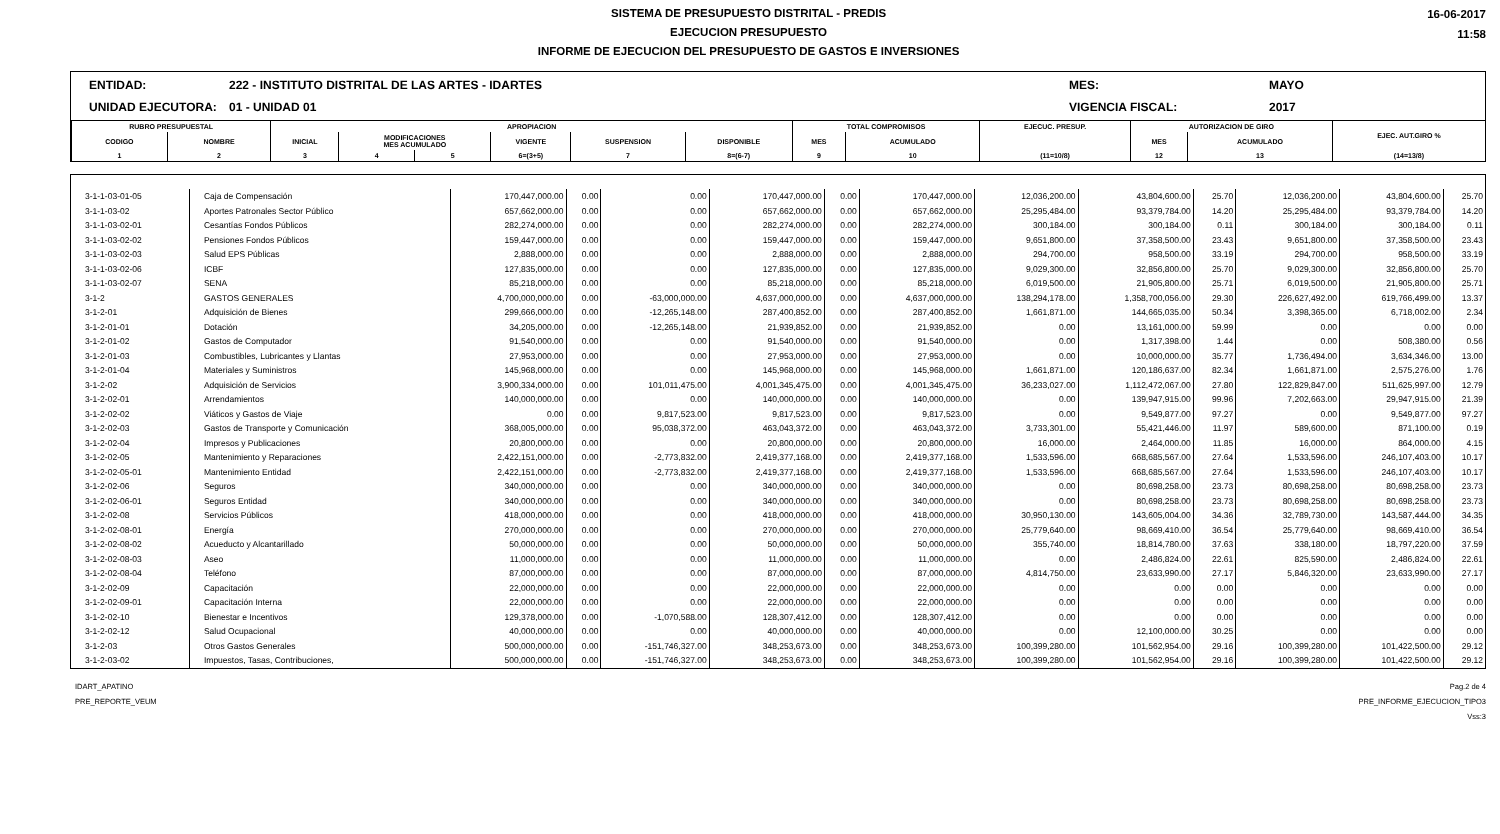SISTEMA DE PRESUPUESTO DISTRITAL - PREDIS
EJECUCION PRESUPUESTO
INFORME DE EJECUCION DEL PRESUPUESTO DE GASTOS E INVERSIONES
16-06-2017
11:58
ENTIDAD:
222 - INSTITUTO DISTRITAL DE LAS ARTES - IDARTES
MES:
MAYO
UNIDAD EJECUTORA:
01 - UNIDAD 01
VIGENCIA FISCAL:
2017
| RUBRO PRESUPUESTAL | | APROPIACION | | | | | | TOTAL COMPROMISOS | | EJECUC. PRESUP. | AUTORIZACION DE GIRO | | EJEC. AUT.GIRO % |
| --- | --- | --- | --- | --- | --- | --- | --- | --- | --- | --- | --- | --- | --- |
| CODIGO | NOMBRE | INICIAL | MODIFICACIONES MES ACUMULADO | | VIGENTE | SUSPENSION | DISPONIBLE | MES | ACUMULADO | | MES | ACUMULADO | |
| 1 | 2 | 3 | 4 | 5 | 6=(3+5) | 7 | 8=(6-7) | 9 | 10 | (11=10/8) | 12 | 13 | (14=13/8) |
| 3-1-1-03-01-05 | Caja de Compensación | 170,447,000.00 | 0.00 | 0.00 | 170,447,000.00 | 0.00 | 170,447,000.00 | 12,036,200.00 | 43,804,600.00 | 25.70 | 12,036,200.00 | 43,804,600.00 | 25.70 |
| 3-1-1-03-02 | Aportes Patronales Sector Público | 657,662,000.00 | 0.00 | 0.00 | 657,662,000.00 | 0.00 | 657,662,000.00 | 25,295,484.00 | 93,379,784.00 | 14.20 | 25,295,484.00 | 93,379,784.00 | 14.20 |
| 3-1-1-03-02-01 | Cesantías Fondos Públicos | 282,274,000.00 | 0.00 | 0.00 | 282,274,000.00 | 0.00 | 282,274,000.00 | 300,184.00 | 300,184.00 | 0.11 | 300,184.00 | 300,184.00 | 0.11 |
| 3-1-1-03-02-02 | Pensiones Fondos Públicos | 159,447,000.00 | 0.00 | 0.00 | 159,447,000.00 | 0.00 | 159,447,000.00 | 9,651,800.00 | 37,358,500.00 | 23.43 | 9,651,800.00 | 37,358,500.00 | 23.43 |
| 3-1-1-03-02-03 | Salud EPS Públicas | 2,888,000.00 | 0.00 | 0.00 | 2,888,000.00 | 0.00 | 2,888,000.00 | 294,700.00 | 958,500.00 | 33.19 | 294,700.00 | 958,500.00 | 33.19 |
| 3-1-1-03-02-06 | ICBF | 127,835,000.00 | 0.00 | 0.00 | 127,835,000.00 | 0.00 | 127,835,000.00 | 9,029,300.00 | 32,856,800.00 | 25.70 | 9,029,300.00 | 32,856,800.00 | 25.70 |
| 3-1-1-03-02-07 | SENA | 85,218,000.00 | 0.00 | 0.00 | 85,218,000.00 | 0.00 | 85,218,000.00 | 6,019,500.00 | 21,905,800.00 | 25.71 | 6,019,500.00 | 21,905,800.00 | 25.71 |
| 3-1-2 | GASTOS GENERALES | 4,700,000,000.00 | 0.00 | -63,000,000.00 | 4,637,000,000.00 | 0.00 | 4,637,000,000.00 | 138,294,178.00 | 1,358,700,056.00 | 29.30 | 226,627,492.00 | 619,766,499.00 | 13.37 |
| 3-1-2-01 | Adquisición de Bienes | 299,666,000.00 | 0.00 | -12,265,148.00 | 287,400,852.00 | 0.00 | 287,400,852.00 | 1,661,871.00 | 144,665,035.00 | 50.34 | 3,398,365.00 | 6,718,002.00 | 2.34 |
| 3-1-2-01-01 | Dotación | 34,205,000.00 | 0.00 | -12,265,148.00 | 21,939,852.00 | 0.00 | 21,939,852.00 | 0.00 | 13,161,000.00 | 59.99 | 0.00 | 0.00 | 0.00 |
| 3-1-2-01-02 | Gastos de Computador | 91,540,000.00 | 0.00 | 0.00 | 91,540,000.00 | 0.00 | 91,540,000.00 | 0.00 | 1,317,398.00 | 1.44 | 0.00 | 508,380.00 | 0.56 |
| 3-1-2-01-03 | Combustibles, Lubricantes y Llantas | 27,953,000.00 | 0.00 | 0.00 | 27,953,000.00 | 0.00 | 27,953,000.00 | 0.00 | 10,000,000.00 | 35.77 | 1,736,494.00 | 3,634,346.00 | 13.00 |
| 3-1-2-01-04 | Materiales y Suministros | 145,968,000.00 | 0.00 | 0.00 | 145,968,000.00 | 0.00 | 145,968,000.00 | 1,661,871.00 | 120,186,637.00 | 82.34 | 1,661,871.00 | 2,575,276.00 | 1.76 |
| 3-1-2-02 | Adquisición de Servicios | 3,900,334,000.00 | 0.00 | 101,011,475.00 | 4,001,345,475.00 | 0.00 | 4,001,345,475.00 | 36,233,027.00 | 1,112,472,067.00 | 27.80 | 122,829,847.00 | 511,625,997.00 | 12.79 |
| 3-1-2-02-01 | Arrendamientos | 140,000,000.00 | 0.00 | 0.00 | 140,000,000.00 | 0.00 | 140,000,000.00 | 0.00 | 139,947,915.00 | 99.96 | 7,202,663.00 | 29,947,915.00 | 21.39 |
| 3-1-2-02-02 | Viáticos y Gastos de Viaje | 0.00 | 0.00 | 9,817,523.00 | 9,817,523.00 | 0.00 | 9,817,523.00 | 0.00 | 9,549,877.00 | 97.27 | 0.00 | 9,549,877.00 | 97.27 |
| 3-1-2-02-03 | Gastos de Transporte y Comunicación | 368,005,000.00 | 0.00 | 95,038,372.00 | 463,043,372.00 | 0.00 | 463,043,372.00 | 3,733,301.00 | 55,421,446.00 | 11.97 | 589,600.00 | 871,100.00 | 0.19 |
| 3-1-2-02-04 | Impresos y Publicaciones | 20,800,000.00 | 0.00 | 0.00 | 20,800,000.00 | 0.00 | 20,800,000.00 | 16,000.00 | 2,464,000.00 | 11.85 | 16,000.00 | 864,000.00 | 4.15 |
| 3-1-2-02-05 | Mantenimiento y Reparaciones | 2,422,151,000.00 | 0.00 | -2,773,832.00 | 2,419,377,168.00 | 0.00 | 2,419,377,168.00 | 1,533,596.00 | 668,685,567.00 | 27.64 | 1,533,596.00 | 246,107,403.00 | 10.17 |
| 3-1-2-02-05-01 | Mantenimiento Entidad | 2,422,151,000.00 | 0.00 | -2,773,832.00 | 2,419,377,168.00 | 0.00 | 2,419,377,168.00 | 1,533,596.00 | 668,685,567.00 | 27.64 | 1,533,596.00 | 246,107,403.00 | 10.17 |
| 3-1-2-02-06 | Seguros | 340,000,000.00 | 0.00 | 0.00 | 340,000,000.00 | 0.00 | 340,000,000.00 | 0.00 | 80,698,258.00 | 23.73 | 80,698,258.00 | 80,698,258.00 | 23.73 |
| 3-1-2-02-06-01 | Seguros Entidad | 340,000,000.00 | 0.00 | 0.00 | 340,000,000.00 | 0.00 | 340,000,000.00 | 0.00 | 80,698,258.00 | 23.73 | 80,698,258.00 | 80,698,258.00 | 23.73 |
| 3-1-2-02-08 | Servicios Públicos | 418,000,000.00 | 0.00 | 0.00 | 418,000,000.00 | 0.00 | 418,000,000.00 | 30,950,130.00 | 143,605,004.00 | 34.36 | 32,789,730.00 | 143,587,444.00 | 34.35 |
| 3-1-2-02-08-01 | Energía | 270,000,000.00 | 0.00 | 0.00 | 270,000,000.00 | 0.00 | 270,000,000.00 | 25,779,640.00 | 98,669,410.00 | 36.54 | 25,779,640.00 | 98,669,410.00 | 36.54 |
| 3-1-2-02-08-02 | Acueducto y Alcantarillado | 50,000,000.00 | 0.00 | 0.00 | 50,000,000.00 | 0.00 | 50,000,000.00 | 355,740.00 | 18,814,780.00 | 37.63 | 338,180.00 | 18,797,220.00 | 37.59 |
| 3-1-2-02-08-03 | Aseo | 11,000,000.00 | 0.00 | 0.00 | 11,000,000.00 | 0.00 | 11,000,000.00 | 0.00 | 2,486,824.00 | 22.61 | 825,590.00 | 2,486,824.00 | 22.61 |
| 3-1-2-02-08-04 | Teléfono | 87,000,000.00 | 0.00 | 0.00 | 87,000,000.00 | 0.00 | 87,000,000.00 | 4,814,750.00 | 23,633,990.00 | 27.17 | 5,846,320.00 | 23,633,990.00 | 27.17 |
| 3-1-2-02-09 | Capacitación | 22,000,000.00 | 0.00 | 0.00 | 22,000,000.00 | 0.00 | 22,000,000.00 | 0.00 | 0.00 | 0.00 | 0.00 | 0.00 | 0.00 |
| 3-1-2-02-09-01 | Capacitación Interna | 22,000,000.00 | 0.00 | 0.00 | 22,000,000.00 | 0.00 | 22,000,000.00 | 0.00 | 0.00 | 0.00 | 0.00 | 0.00 | 0.00 |
| 3-1-2-02-10 | Bienestar e Incentivos | 129,378,000.00 | 0.00 | -1,070,588.00 | 128,307,412.00 | 0.00 | 128,307,412.00 | 0.00 | 0.00 | 0.00 | 0.00 | 0.00 | 0.00 |
| 3-1-2-02-12 | Salud Ocupacional | 40,000,000.00 | 0.00 | 0.00 | 40,000,000.00 | 0.00 | 40,000,000.00 | 0.00 | 12,100,000.00 | 30.25 | 0.00 | 0.00 | 0.00 |
| 3-1-2-03 | Otros Gastos Generales | 500,000,000.00 | 0.00 | -151,746,327.00 | 348,253,673.00 | 0.00 | 348,253,673.00 | 100,399,280.00 | 101,562,954.00 | 29.16 | 100,399,280.00 | 101,422,500.00 | 29.12 |
| 3-1-2-03-02 | Impuestos, Tasas, Contribuciones, | 500,000,000.00 | 0.00 | -151,746,327.00 | 348,253,673.00 | 0.00 | 348,253,673.00 | 100,399,280.00 | 101,562,954.00 | 29.16 | 100,399,280.00 | 101,422,500.00 | 29.12 |
IDART_APATINO
PRE_REPORTE_VEUM
Pag.2 de 4
PRE_INFORME_EJECUCION_TIPO3
Vss:3